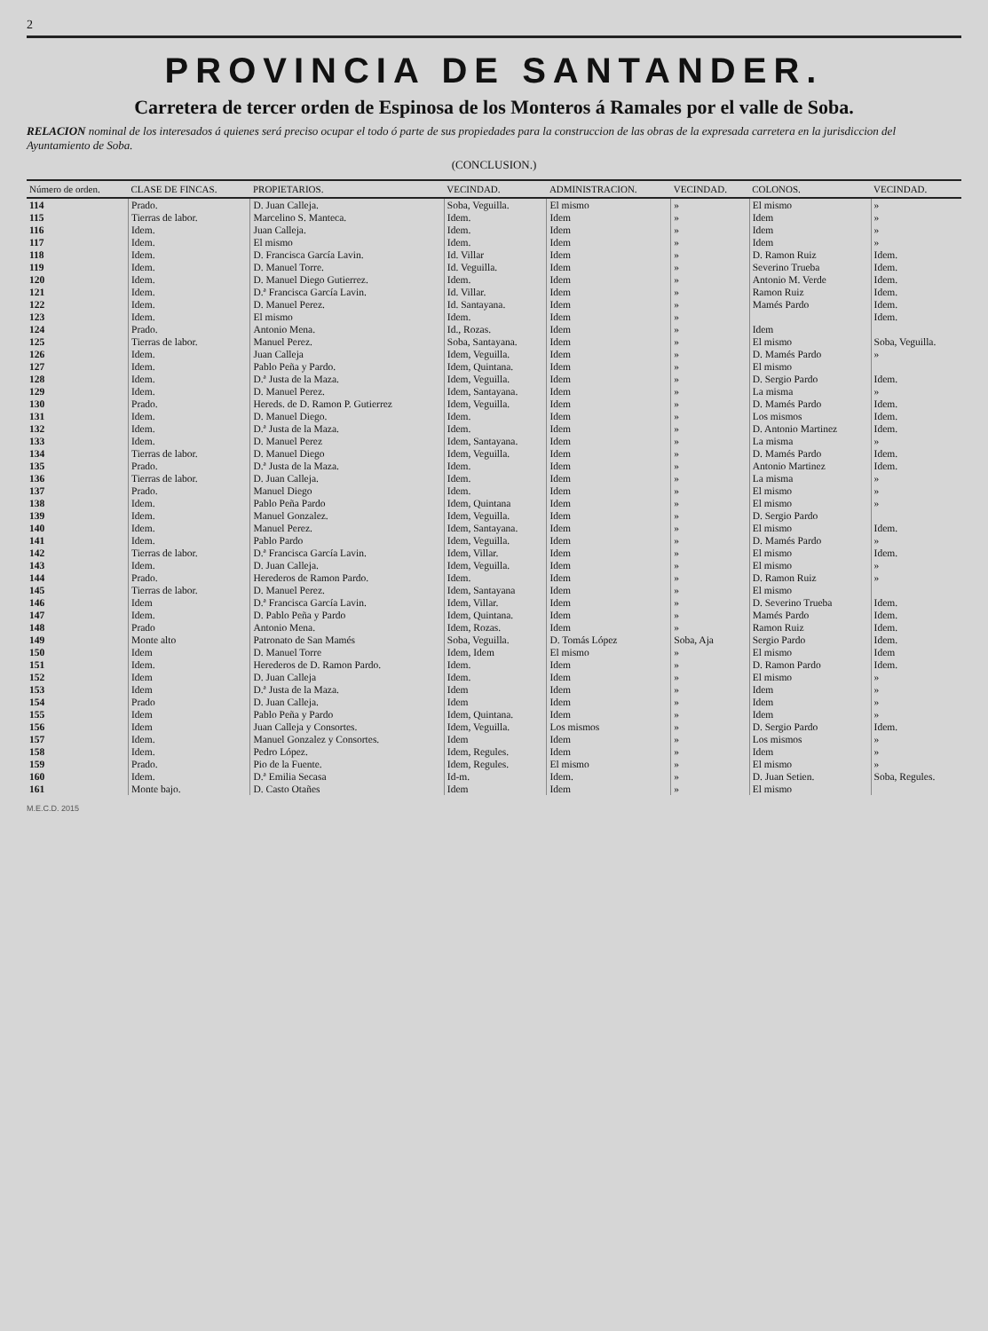2
PROVINCIA DE SANTANDER.
Carretera de tercer orden de Espinosa de los Monteros á Ramales por el valle de Soba.
RELACION nominal de los interesados á quienes será preciso ocupar el todo ó parte de sus propiedades para la construccion de las obras de la expresada carretera en la jurisdiccion del Ayuntamiento de Soba.
(CONCLUSION.)
| Número de orden. | CLASE DE FINCAS. | PROPIETARIOS. | VECINDAD. | ADMINISTRACION. | VECINDAD. | COLONOS. | VECINDAD. |
| --- | --- | --- | --- | --- | --- | --- | --- |
| 114 | Prado. | D. Juan Calleja. | Soba, Veguilla. | El mismo | » | El mismo | » |
| 115 | Tierras de labor. | Marcelino S. Manteca. | Idem. | Idem | » | Idem | » |
| 116 | Idem. | Juan Calleja. | Idem. | Idem | » | Idem | » |
| 117 | Idem. | El mismo | Idem. | Idem | » | Idem | » |
| 118 | Idem. | D. Francisca García Lavin. | Id. Villar | Idem | » | D. Ramon Ruiz | Idem. |
| 119 | Idem. | D. Manuel Torre. | Id. Veguilla. | Idem | » | Severino Trueba | Idem. |
| 120 | Idem. | D. Manuel Diego Gutierrez. | Idem. | Idem | » | Antonio M. Verde | Idem. |
| 121 | Idem. | D.ª Francisca García Lavin. | Id. Villar. | Idem | » | Ramon Ruiz | Idem. |
| 122 | Idem. | D. Manuel Perez. | Id. Santayana. | Idem | » | Mamés Pardo | Idem. |
| 123 | Idem. | El mismo | Idem. | Idem | » | | Idem. |
| 124 | Prado. | Antonio Mena. | Id., Rozas. | Idem | » | Idem | |
| 125 | Tierras de labor. | Manuel Perez. | Soba, Santayana. | Idem | » | El mismo | Soba, Veguilla. |
| 126 | Idem. | Juan Calleja | Idem, Veguilla. | Idem | » | D. Mamés Pardo | » |
| 127 | Idem. | Pablo Peña y Pardo. | Idem, Quintana. | Idem | » | El mismo | |
| 128 | Idem. | D.ª Justa de la Maza. | Idem, Veguilla. | Idem | » | D. Sergio Pardo | Idem. |
| 129 | Idem. | D. Manuel Perez. | Idem, Santayana. | Idem | » | La misma | » |
| 130 | Prado. | Hereds. de D. Ramon P. Gutierrez | Idem, Veguilla. | Idem | » | D. Mamés Pardo | Idem. |
| 131 | Idem. | D. Manuel Diego. | Idem. | Idem | » | Los mismos | Idem. |
| 132 | Idem. | D.ª Justa de la Maza. | Idem. | Idem | » | D. Antonio Martinez | Idem. |
| 133 | Idem. | D. Manuel Perez | Idem, Santayana. | Idem | » | La misma | » |
| 134 | Tierras de labor. | D. Manuel Diego | Idem, Veguilla. | Idem | » | D. Mamés Pardo | Idem. |
| 135 | Prado. | D.ª Justa de la Maza. | Idem. | Idem | » | Antonio Martinez | Idem. |
| 136 | Tierras de labor. | D. Juan Calleja. | Idem. | Idem | » | La misma | » |
| 137 | Prado. | Manuel Diego | Idem. | Idem | » | El mismo | » |
| 138 | Idem. | Pablo Peña Pardo | Idem, Quintana | Idem | » | El mismo | » |
| 139 | Idem. | Manuel Gonzalez. | Idem, Veguilla. | Idem | » | D. Sergio Pardo | |
| 140 | Idem. | Manuel Perez. | Idem, Santayana. | Idem | » | El mismo | Idem. |
| 141 | Idem. | Pablo Pardo | Idem, Veguilla. | Idem | » | D. Mamés Pardo | » |
| 142 | Tierras de labor. | D.ª Francisca García Lavin. | Idem, Villar. | Idem | » | El mismo | Idem. |
| 143 | Idem. | D. Juan Calleja. | Idem, Veguilla. | Idem | » | El mismo | » |
| 144 | Prado. | Herederos de Ramon Pardo. | Idem. | Idem | » | D. Ramon Ruiz | » |
| 145 | Tierras de labor. | D. Manuel Perez. | Idem, Santayana | Idem | » | El mismo | |
| 146 | Idem | D.ª Francisca García Lavin. | Idem, Villar. | Idem | » | D. Severino Trueba | Idem. |
| 147 | Idem. | D. Pablo Peña y Pardo | Idem, Quintana. | Idem | » | Mamés Pardo | Idem. |
| 148 | Prado | Antonio Mena. | Idem, Rozas. | Idem | » | Ramon Ruiz | Idem. |
| 149 | Monte alto | Patronato de San Mamés | Soba, Veguilla. | D. Tomás López | Soba, Aja | Sergio Pardo | Idem. |
| 150 | Idem | D. Manuel Torre | Idem, Idem | El mismo | » | El mismo | Idem |
| 151 | Idem. | Herederos de D. Ramon Pardo. | Idem. | Idem | » | D. Ramon Pardo | Idem. |
| 152 | Idem | D. Juan Calleja | Idem. | Idem | » | El mismo | » |
| 153 | Idem | D.ª Justa de la Maza. | Idem | Idem | » | Idem | » |
| 154 | Prado | D. Juan Calleja. | Idem | Idem | » | Idem | » |
| 155 | Idem | Pablo Peña y Pardo | Idem, Quintana. | Idem | » | Idem | » |
| 156 | Idem | Juan Calleja y Consortes. | Idem, Veguilla. | Los mismos | » | D. Sergio Pardo | Idem. |
| 157 | Idem. | Manuel Gonzalez y Consortes. | Idem | Idem | » | Los mismos | » |
| 158 | Idem. | Pedro López. | Idem, Regules. | Idem | » | Idem | » |
| 159 | Prado. | Pio de la Fuente. | Idem, Regules. | El mismo | » | El mismo | » |
| 160 | Idem. | D.ª Emilia Secasa | Id-m. | Idem. | » | D. Juan Setien. | Soba, Regules. |
| 161 | Monte bajo. | D. Casto Otañes | Idem | Idem | » | El mismo | |
M.E.C.D. 2015